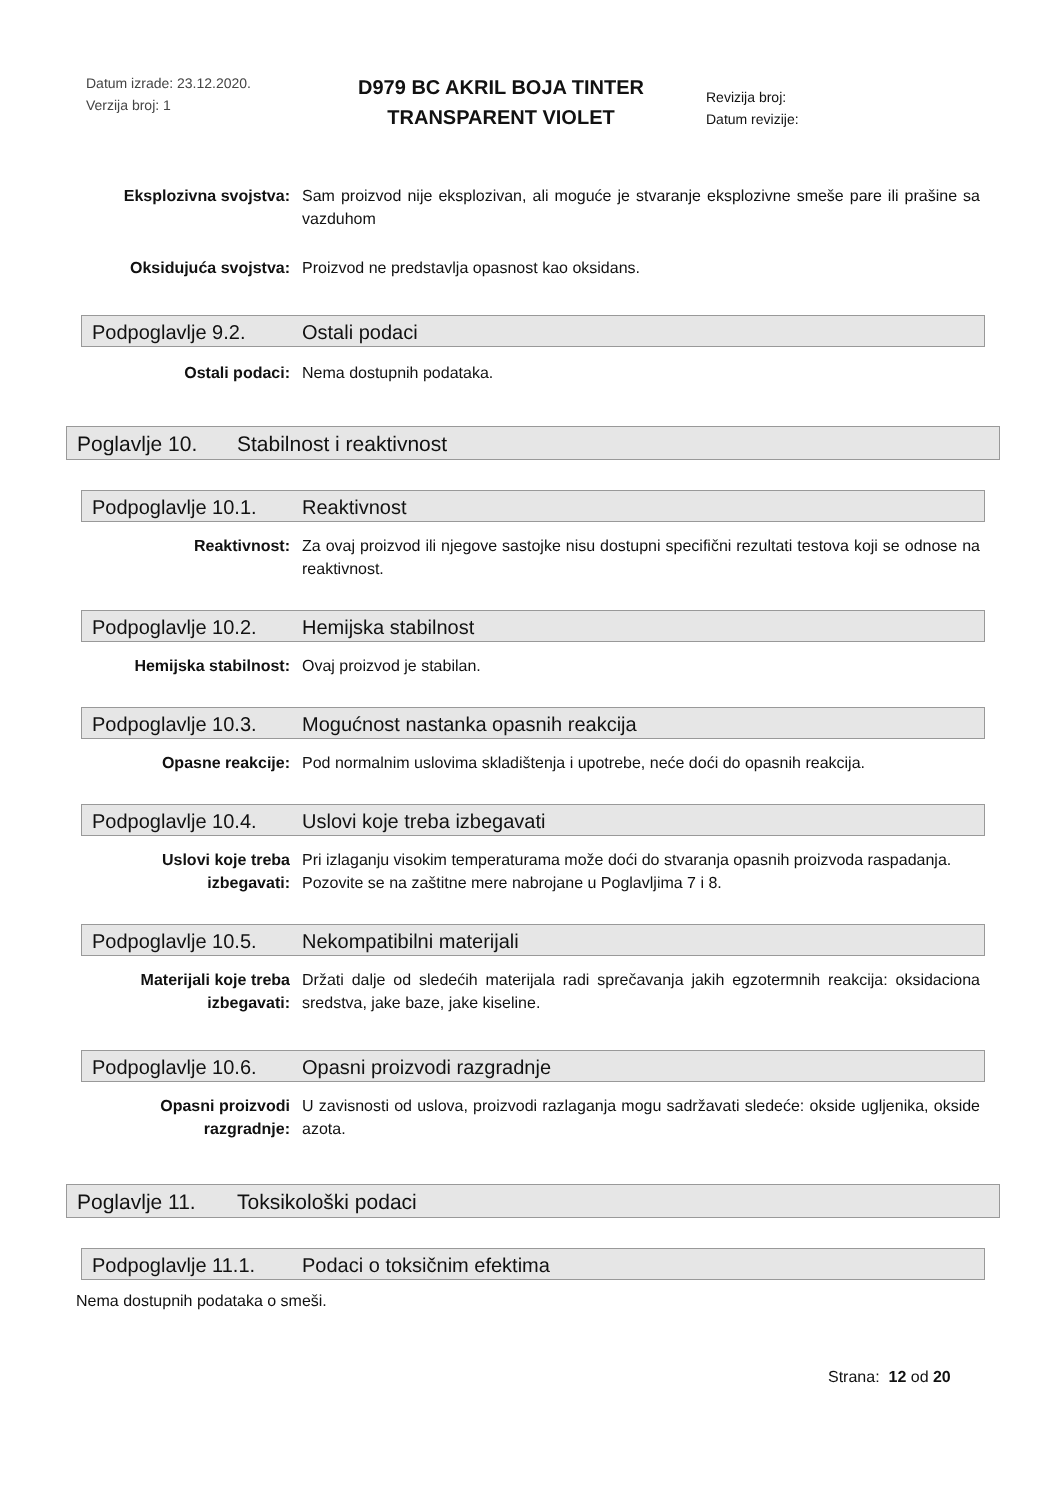Datum izrade: 23.12.2020.
Verzija broj: 1
D979 BC AKRIL BOJA TINTER
TRANSPARENT VIOLET
Revizija broj:
Datum revizije:
Eksplozivna svojstva: Sam proizvod nije eksplozivan, ali moguće je stvaranje eksplozivne smeše pare ili prašine sa vazduhom
Oksidujuća svojstva: Proizvod ne predstavlja opasnost kao oksidans.
Podpoglavlje 9.2. Ostali podaci
Ostali podaci: Nema dostupnih podataka.
Poglavlje 10. Stabilnost i reaktivnost
Podpoglavlje 10.1. Reaktivnost
Reaktivnost: Za ovaj proizvod ili njegove sastojke nisu dostupni specifični rezultati testova koji se odnose na reaktivnost.
Podpoglavlje 10.2. Hemijska stabilnost
Hemijska stabilnost: Ovaj proizvod je stabilan.
Podpoglavlje 10.3. Mogućnost nastanka opasnih reakcija
Opasne reakcije: Pod normalnim uslovima skladištenja i upotrebe, neće doći do opasnih reakcija.
Podpoglavlje 10.4. Uslovi koje treba izbegavati
Uslovi koje treba izbegavati:
Pri izlaganju visokim temperaturama može doći do stvaranja opasnih proizvoda raspadanja.
Pozovite se na zaštitne mere nabrojane u Poglavljima 7 i 8.
Podpoglavlje 10.5. Nekompatibilni materijali
Materijali koje treba izbegavati:
Držati dalje od sledećih materijala radi sprečavanja jakih egzotermnih reakcija: oksidaciona sredstva, jake baze, jake kiseline.
Podpoglavlje 10.6. Opasni proizvodi razgradnje
Opasni proizvodi razgradnje:
U zavisnosti od uslova, proizvodi razlaganja mogu sadržavati sledeće: okside ugljenika, okside azota.
Poglavlje 11. Toksikološki podaci
Podpoglavlje 11.1. Podaci o toksičnim efektima
Nema dostupnih podataka o smeši.
Strana: 12 od 20